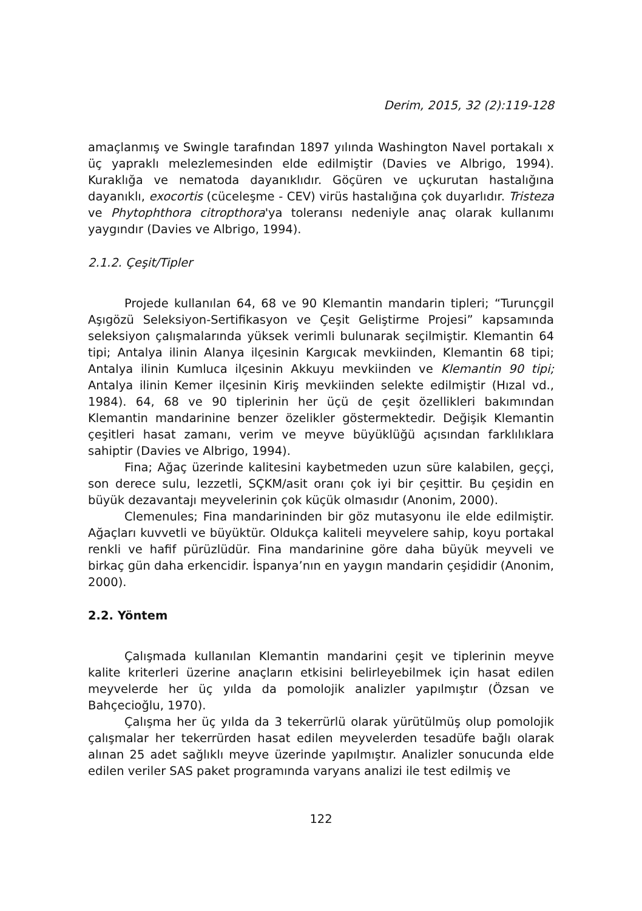Derim, 2015, 32 (2):119-128
amaçlanmış ve Swingle tarafından 1897 yılında Washington Navel portakalı x üç yapraklı melezlemesinden elde edilmiştir (Davies ve Albrigo, 1994). Kuraklığa ve nematoda dayanıklıdır. Göçüren ve uçkurutan hastalığına dayanıklı, exocortis (cüceleşme - CEV) virüs hastalığına çok duyarlıdır. Tristeza ve Phytophthora citropthora'ya toleransı nedeniyle anaç olarak kullanımı yaygındır (Davies ve Albrigo, 1994).
2.1.2. Çeşit/Tipler
Projede kullanılan 64, 68 ve 90 Klemantin mandarin tipleri; “Turunçgil Aşıgözü Seleksiyon-Sertifikasyon ve Çeşit Geliştirme Projesi” kapsamında seleksiyon çalışmalarında yüksek verimli bulunarak seçilmiştir. Klemantin 64 tipi; Antalya ilinin Alanya ilçesinin Kargıcak mevkiinden, Klemantin 68 tipi; Antalya ilinin Kumluca ilçesinin Akkuyu mevkiinden ve Klemantin 90 tipi; Antalya ilinin Kemer ilçesinin Kiriş mevkiinden selekte edilmiştir (Hızal vd., 1984). 64, 68 ve 90 tiplerinin her üçü de çeşit özellikleri bakımından Klemantin mandarinine benzer özelikler göstermektedir. Değişik Klemantin çeşitleri hasat zamanı, verim ve meyve büyüklüğü açısından farklılıklara sahiptir (Davies ve Albrigo, 1994).
Fina; Ağaç üzerinde kalitesini kaybetmeden uzun süre kalabilen, geççi, son derece sulu, lezzetli, SÇKM/asit oranı çok iyi bir çeşittir. Bu çeşidin en büyük dezavantajı meyvelerinin çok küçük olmasıdır (Anonim, 2000).
Clemenules; Fina mandarininden bir göz mutasyonu ile elde edilmiştir. Ağaçları kuvvetli ve büyüktür. Oldukça kaliteli meyvelere sahip, koyu portakal renkli ve hafif pürüzlüdür. Fina mandarinine göre daha büyük meyveli ve birkaç gün daha erkencidir. İspanya’nın en yaygın mandarin çeşididir (Anonim, 2000).
2.2. Yöntem
Çalışmada kullanılan Klemantin mandarini çeşit ve tiplerinin meyve kalite kriterleri üzerine anaçların etkisini belirleyebilmek için hasat edilen meyvelerde her üç yılda da pomolojik analizler yapılmıştır (Özsan ve Bahçecioğlu, 1970).
Çalışma her üç yılda da 3 tekerrürlü olarak yürütülmüş olup pomolojik çalışmalar her tekerrürden hasat edilen meyvelerden tesadüfe bağlı olarak alınan 25 adet sağlıklı meyve üzerinde yapılmıştır. Analizler sonucunda elde edilen veriler SAS paket programında varyans analizi ile test edilmiş ve
122